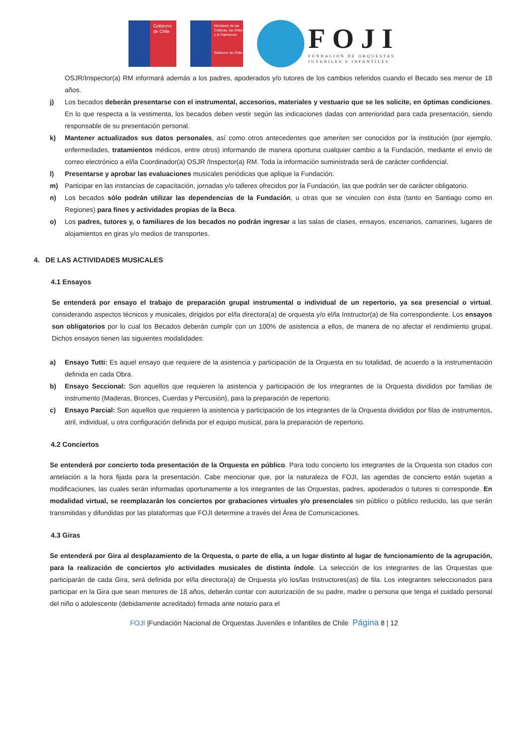Gobierno de Chile
Ministerio de las Culturas, las Artes y el Patrimonio
Gobierno de Chile
FOJI
FUNDACIÓN DE ORQUESTAS
JUVENILES E INFANTILES
OSJR/Inspector(a) RM informará además a los padres, apoderados y/o tutores de los cambios referidos cuando el Becado sea menor de 18 años.
j) Los becados deberán presentarse con el instrumental, accesorios, materiales y vestuario que se les solicite, en óptimas condiciones. En lo que respecta a la vestimenta, los becados deben vestir según las indicaciones dadas con anterioridad para cada presentación, siendo responsable de su presentación personal.
k) Mantener actualizados sus datos personales, así como otros antecedentes que ameriten ser conocidos por la institución (por ejemplo, enfermedades, tratamientos médicos, entre otros) informando de manera oportuna cualquier cambio a la Fundación, mediante el envío de correo electrónico a el/la Coordinador(a) OSJR /Inspector(a) RM. Toda la información suministrada será de carácter confidencial.
l) Presentarse y aprobar las evaluaciones musicales periódicas que aplique la Fundación.
m) Participar en las instancias de capacitación, jornadas y/o talleres ofrecidos por la Fundación, las que podrán ser de carácter obligatorio.
n) Los becados sólo podrán utilizar las dependencias de la Fundación, u otras que se vinculen con ésta (tanto en Santiago como en Regiones) para fines y actividades propias de la Beca.
o) Los padres, tutores y, o familiares de los becados no podrán ingresar a las salas de clases, ensayos, escenarios, camarines, lugares de alojamientos en giras y/o medios de transportes.
4. DE LAS ACTIVIDADES MUSICALES
4.1 Ensayos
Se entenderá por ensayo el trabajo de preparación grupal instrumental o individual de un repertorio, ya sea presencial o virtual, considerando aspectos técnicos y musicales, dirigidos por el/la directora(a) de orquesta y/o el/la Instructor(a) de fila correspondiente. Los ensayos son obligatorios por lo cual los Becados deberán cumplir con un 100% de asistencia a ellos, de manera de no afectar el rendimiento grupal. Dichos ensayos tienen las siguientes modalidades:
a) Ensayo Tutti: Es aquel ensayo que requiere de la asistencia y participación de la Orquesta en su totalidad, de acuerdo a la instrumentación definida en cada Obra.
b) Ensayo Seccional: Son aquellos que requieren la asistencia y participación de los integrantes de la Orquesta divididos por familias de instrumento (Maderas, Bronces, Cuerdas y Percusión), para la preparación de repertorio.
c) Ensayo Parcial: Son aquellos que requieren la asistencia y participación de los integrantes de la Orquesta divididos por filas de instrumentos, atril, individual, u otra configuración definida por el equipo musical, para la preparación de repertorio.
4.2 Conciertos
Se entenderá por concierto toda presentación de la Orquesta en público. Para todo concierto los integrantes de la Orquesta son citados con antelación a la hora fijada para la presentación. Cabe mencionar que, por la naturaleza de FOJI, las agendas de concierto están sujetas a modificaciones, las cuales serán informadas oportunamente a los integrantes de las Orquestas, padres, apoderados o tutores si corresponde. En modalidad virtual, se reemplazarán los conciertos por grabaciones virtuales y/o presenciales sin público o público reducido, las que serán transmitidas y difundidas por las plataformas que FOJI determine a través del Área de Comunicaciones.
4.3 Giras
Se entenderá por Gira al desplazamiento de la Orquesta, o parte de ella, a un lugar distinto al lugar de funcionamiento de la agrupación, para la realización de conciertos y/o actividades musicales de distinta índole. La selección de los integrantes de las Orquestas que participarán de cada Gira, será definida por el/la directora(a) de Orquesta y/o los/las Instructores(as) de fila. Los integrantes seleccionados para participar en la Gira que sean menores de 18 años, deberán contar con autorización de su padre, madre o persona que tenga el cuidado personal del niño o adolescente (debidamente acreditado) firmada ante notario para el
FOJI |Fundación Nacional de Orquestas Juveniles e Infantiles de Chile Página 8 | 12